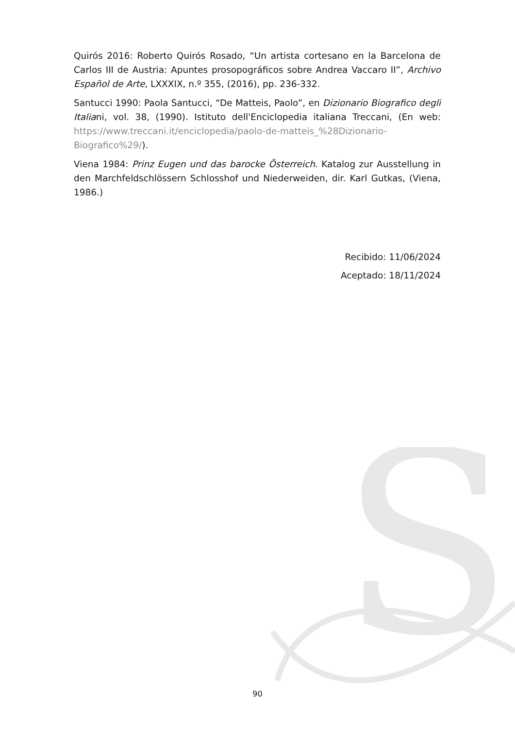S
Quirós 2016: Roberto Quirós Rosado, “Un artista cortesano en la Barcelona de Carlos III de Austria: Apuntes prosopográficos sobre Andrea Vaccaro II”, Archivo Español de Arte, LXXXIX, n.º 355, (2016), pp. 236-332.
Santucci 1990: Paola Santucci, “De Matteis, Paolo”, en Dizionario Biografico degli Italiani, vol. 38, (1990). Istituto dell'Enciclopedia italiana Treccani, (En web: https://www.treccani.it/enciclopedia/paolo-de-matteis_%28Dizionario-Biografico%29/).
Viena 1984: Prinz Eugen und das barocke Österreich. Katalog zur Ausstellung in den Marchfeldschlössern Schlosshof und Niederweiden, dir. Karl Gutkas, (Viena, 1986.)
Recibido: 11/06/2024
Aceptado: 18/11/2024
90